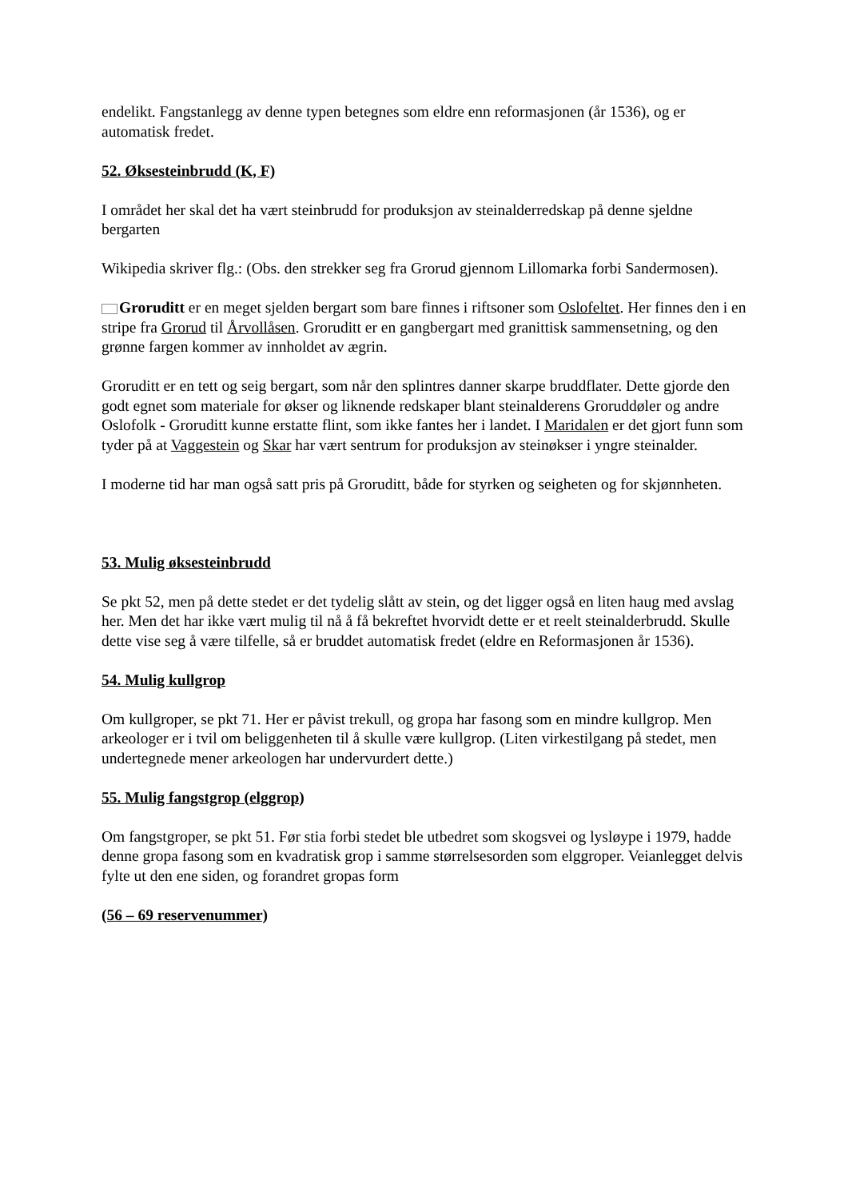endelikt. Fangstanlegg av denne typen betegnes som eldre enn reformasjonen (år 1536), og er automatisk fredet.
52. Øksesteinbrudd (K, F)
I området her skal det ha vært steinbrudd for produksjon av steinalderredskap på denne sjeldne bergarten
Wikipedia skriver flg.: (Obs. den strekker seg fra Grorud gjennom Lillomarka forbi Sandermosen).
Groruditt er en meget sjelden bergart som bare finnes i riftsoner som Oslofeltet. Her finnes den i en stripe fra Grorud til Årvollåsen. Groruditt er en gangbergart med granittisk sammensetning, og den grønne fargen kommer av innholdet av ægrin.
Groruditt er en tett og seig bergart, som når den splintres danner skarpe bruddflater. Dette gjorde den godt egnet som materiale for økser og liknende redskaper blant steinalderens Groruddøler og andre Oslofolk - Groruditt kunne erstatte flint, som ikke fantes her i landet. I Maridalen er det gjort funn som tyder på at Vaggestein og Skar har vært sentrum for produksjon av steinøkser i yngre steinalder.
I moderne tid har man også satt pris på Groruditt, både for styrken og seigheten og for skjønnheten.
53. Mulig øksesteinbrudd
Se pkt 52, men på dette stedet er det tydelig slått av stein, og det ligger også en liten haug med avslag her. Men det har ikke vært mulig til nå å få bekreftet hvorvidt dette er et reelt steinalderbrudd. Skulle dette vise seg å være tilfelle, så er bruddet automatisk fredet (eldre en Reformasjonen år 1536).
54. Mulig kullgrop
Om kullgroper, se pkt 71. Her er påvist trekull, og gropa har fasong som en mindre kullgrop. Men arkeologer er i tvil om beliggenheten til å skulle være kullgrop. (Liten virkestilgang på stedet, men undertegnede mener arkeologen har undervurdert dette.)
55. Mulig fangstgrop (elggrop)
Om fangstgroper, se pkt 51. Før stia forbi stedet ble utbedret som skogsvei og lysløype i 1979, hadde denne gropa fasong som en kvadratisk grop i samme størrelsesorden som elggroper. Veianlegget delvis fylte ut den ene siden, og forandret gropas form
(56 – 69 reservenummer)